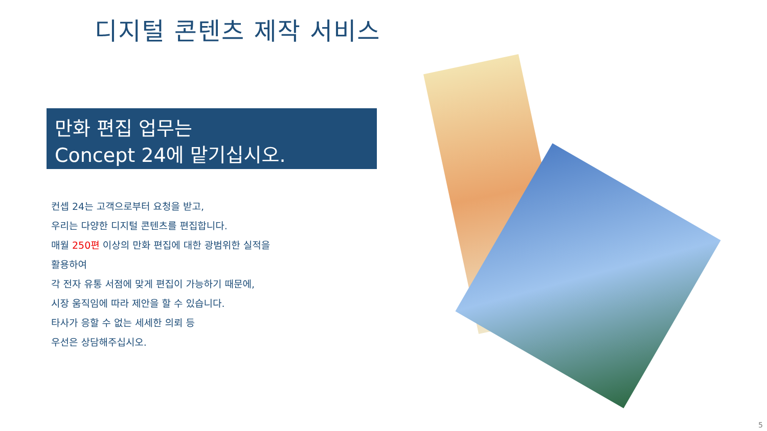디지털 콘텐츠 제작 서비스
만화 편집 업무는
Concept 24에 맡기십시오.
컨셉 24는 고객으로부터 요청을 받고,
우리는 다양한 디지털 콘텐츠를 편집합니다.
매월 250편 이상의 만화 편집에 대한 광범위한 실적을
활용하여
각 전자 유통 서점에 맞게 편집이 가능하기 때문에,
시장 움직임에 따라 제안을 할 수 있습니다.
타사가 응할 수 없는 세세한 의뢰 등
우선은 상담해주십시오.
5